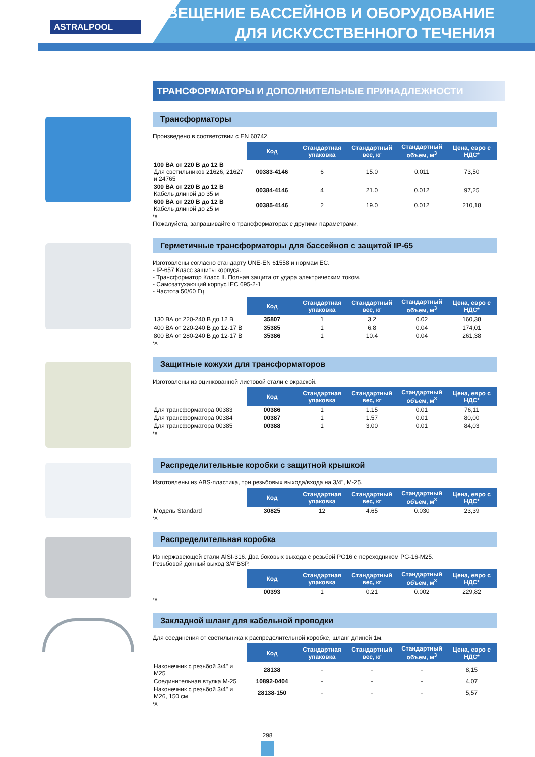ASTRALPOOL
ОСВЕЩЕНИЕ БАССЕЙНОВ И ОБОРУДОВАНИЕ
ДЛЯ ИСКУССТВЕННОГО ТЕЧЕНИЯ
ТРАНСФОРМАТОРЫ И ДОПОЛНИТЕЛЬНЫЕ ПРИНАДЛЕЖНОСТИ
Трансформаторы
Произведено в соответствии с EN 60742.
| | Код | Стандартная упаковка | Стандартный вес, кг | Стандартный объем, м<sup>3</sup> | Цена, евро с НДС* |
| --- | --- | --- | --- | --- | --- |
| 100 ВА от 220 В до 12 В Для светильников 21626, 21627 и 24765 | 00383-4146 | 6 | 15.0 | 0.011 | 73,50 |
| 300 ВА от 220 В до 12 В Кабель длиной до 35 м | 00384-4146 | 4 | 21.0 | 0.012 | 97,25 |
| 600 ВА от 220 В до 12 В Кабель длиной до 25 м | 00385-4146 | 2 | 19.0 | 0.012 | 210,18 |
*A
Пожалуйста, запрашивайте о трансформаторах с другими параметрами.
Герметичные трансформаторы для бассейнов с защитой IP-65
Изготовлены согласно стандарту UNE-EN 61558 и нормам ЕС.
- IP-657 Класс защиты корпуса.
- Трансформатор Класс II. Полная защита от удара электрическим током.
- Самозатухающий корпус IEC 695-2-1
- Частота 50/60 Гц
| | Код | Стандартная упаковка | Стандартный вес, кг | Стандартный объем, м<sup>3</sup> | Цена, евро с НДС* |
| --- | --- | --- | --- | --- | --- |
| 130 ВА от 220-240 В до 12 В | 35807 | 1 | 3.2 | 0.02 | 160,38 |
| 400 ВА от 220-240 В до 12-17 В | 35385 | 1 | 6.8 | 0.04 | 174,01 |
| 800 ВА от 280-240 В до 12-17 В | 35386 | 1 | 10.4 | 0.04 | 261,38 |
*A
Защитные кожухи для трансформаторов
Изготовлены из оцинкованной листовой стали с окраской.
| | Код | Стандартная упаковка | Стандартный вес, кг | Стандартный объем, м<sup>3</sup> | Цена, евро с НДС* |
| --- | --- | --- | --- | --- | --- |
| Для трансформатора 00383 | 00386 | 1 | 1.15 | 0.01 | 76,11 |
| Для трансформатора 00384 | 00387 | 1 | 1.57 | 0.01 | 80,00 |
| Для трансформатора 00385 | 00388 | 1 | 3.00 | 0.01 | 84,03 |
*A
Распределительные коробки с защитной крышкой
Изготовлены из ABS-пластика, три резьбовых выхода/входа на 3/4", M-25.
| | Код | Стандартная упаковка | Стандартный вес, кг | Стандартный объем, м<sup>3</sup> | Цена, евро с НДС* |
| --- | --- | --- | --- | --- | --- |
| Модель Standard | 30825 | 12 | 4.65 | 0.030 | 23,39 |
*A
Распределительная коробка
Из нержавеющей стали AISI-316. Два боковых выхода с резьбой PG16 с переходником PG-16-M25.
Резьбовой донный выход 3/4"BSP.
| | Код | Стандартная упаковка | Стандартный вес, кг | Стандартный объем, м<sup>3</sup> | Цена, евро с НДС* |
| --- | --- | --- | --- | --- | --- |
| | 00393 | 1 | 0.21 | 0.002 | 229,82 |
*A
Закладной шланг для кабельной проводки
Для соединения от светильника к распределительной коробке, шланг длиной 1м.
| | Код | Стандартная упаковка | Стандартный вес, кг | Стандартный объем, м<sup>3</sup> | Цена, евро с НДС* |
| --- | --- | --- | --- | --- | --- |
| Наконечник с резьбой 3/4" и M25 | 28138 | - | - | - | 8,15 |
| Соединительная втулка M-25 | 10892-0404 | - | - | - | 4,07 |
| Наконечник с резьбой 3/4" и M26, 150 см | 28138-150 | - | - | - | 5,57 |
*A
298